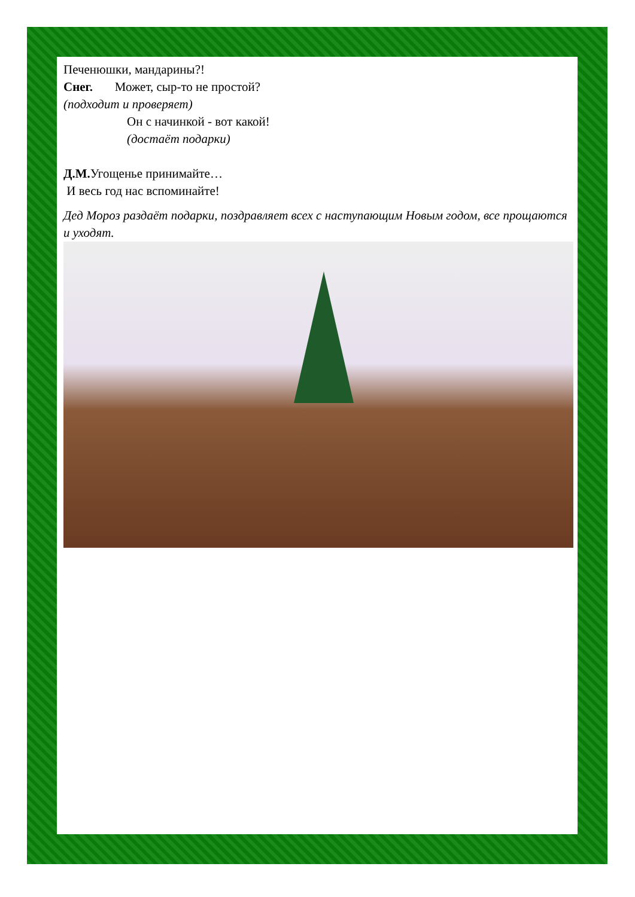Печенюшки, мандарины?!
Снег. Может, сыр-то не простой?
(подходит и проверяет)
Он с начинкой - вот какой!
(достаёт подарки)
Д.М. Угощенье принимайте…
И весь год нас вспоминайте!
Дед Мороз раздаёт подарки, поздравляет всех с наступающим Новым годом, все прощаются и уходят.